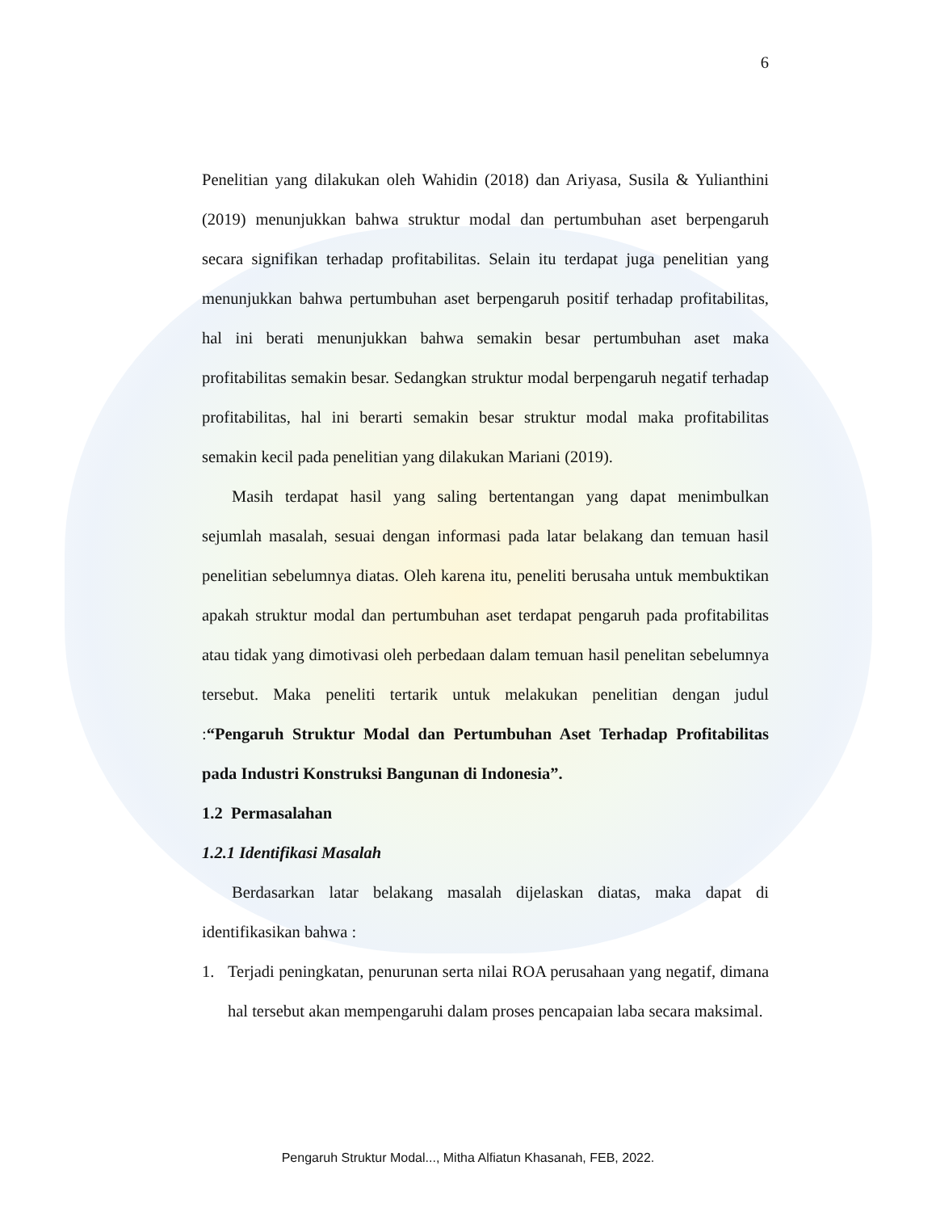6
Penelitian yang dilakukan oleh Wahidin (2018) dan Ariyasa, Susila & Yulianthini (2019) menunjukkan bahwa struktur modal dan pertumbuhan aset berpengaruh secara signifikan terhadap profitabilitas. Selain itu terdapat juga penelitian yang menunjukkan bahwa pertumbuhan aset berpengaruh positif terhadap profitabilitas, hal ini berati menunjukkan bahwa semakin besar pertumbuhan aset maka profitabilitas semakin besar. Sedangkan struktur modal berpengaruh negatif terhadap profitabilitas, hal ini berarti semakin besar struktur modal maka profitabilitas semakin kecil pada penelitian yang dilakukan Mariani (2019).
Masih terdapat hasil yang saling bertentangan yang dapat menimbulkan sejumlah masalah, sesuai dengan informasi pada latar belakang dan temuan hasil penelitian sebelumnya diatas. Oleh karena itu, peneliti berusaha untuk membuktikan apakah struktur modal dan pertumbuhan aset terdapat pengaruh pada profitabilitas atau tidak yang dimotivasi oleh perbedaan dalam temuan hasil penelitan sebelumnya tersebut. Maka peneliti tertarik untuk melakukan penelitian dengan judul :“Pengaruh Struktur Modal dan Pertumbuhan Aset Terhadap Profitabilitas pada Industri Konstruksi Bangunan di Indonesia”.
1.2 Permasalahan
1.2.1 Identifikasi Masalah
Berdasarkan latar belakang masalah dijelaskan diatas, maka dapat di identifikasikan bahwa :
1. Terjadi peningkatan, penurunan serta nilai ROA perusahaan yang negatif, dimana hal tersebut akan mempengaruhi dalam proses pencapaian laba secara maksimal.
Pengaruh Struktur Modal..., Mitha Alfiatun Khasanah, FEB, 2022.